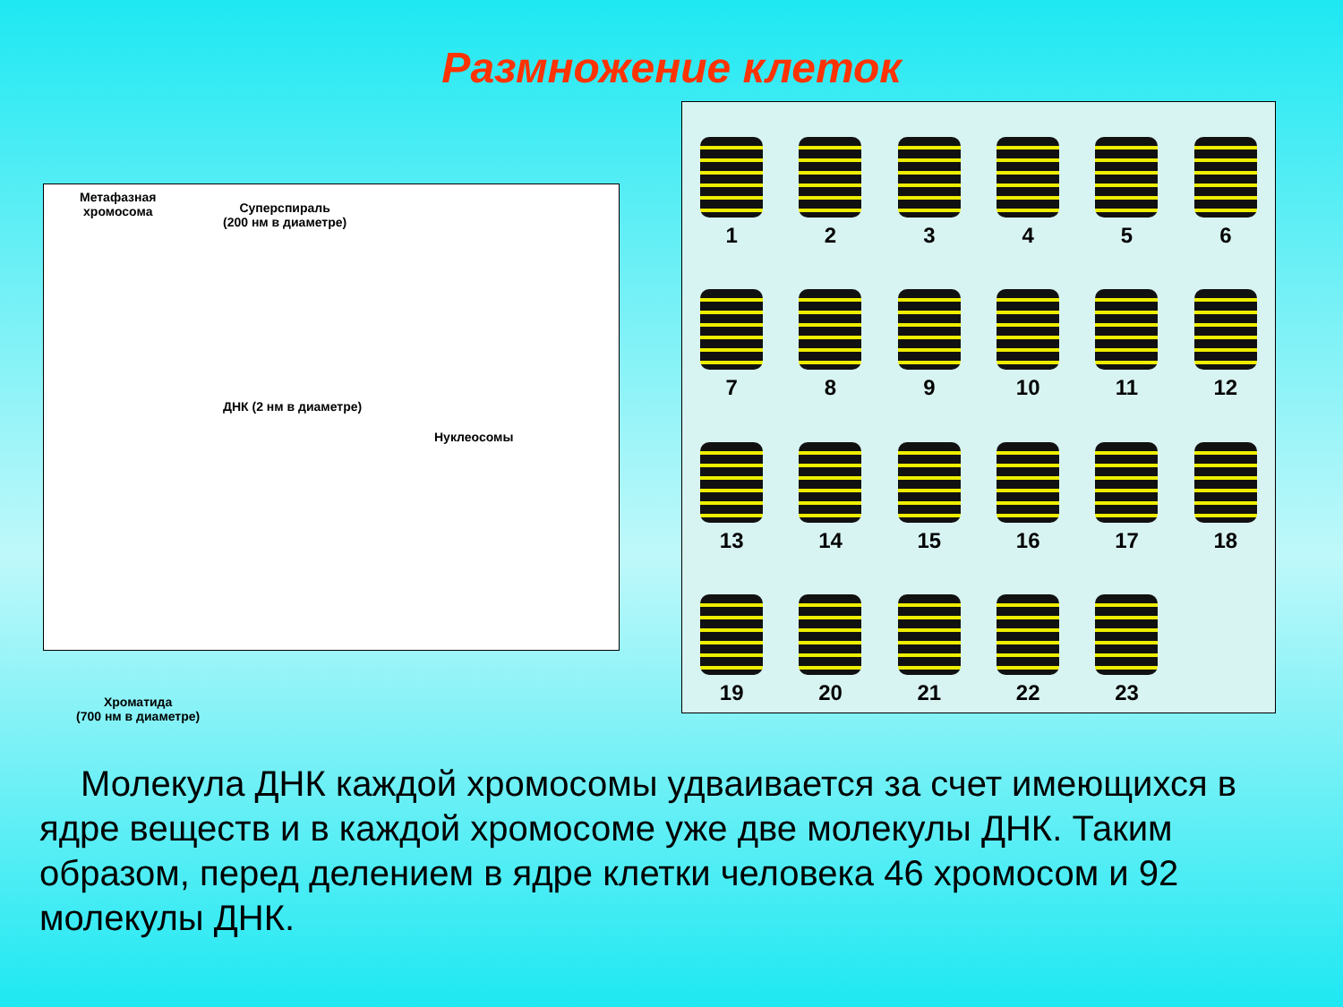Размножение клеток
Метафазная
хромосома
Суперспираль
(200 нм в диаметре)
ДНК (2 нм в диаметре)
Нуклеосомы
Хроматида
(700 нм в диаметре)
1 2 3 4 5 6 7 8 9 10 11 12 13 14 15 16 17 18 19 20 21 22 23
Молекула ДНК каждой хромосомы удваивается за счет имеющихся в ядре веществ и в каждой хромосоме уже две молекулы ДНК. Таким образом, перед делением в ядре клетки человека 46 хромосом и 92 молекулы ДНК.